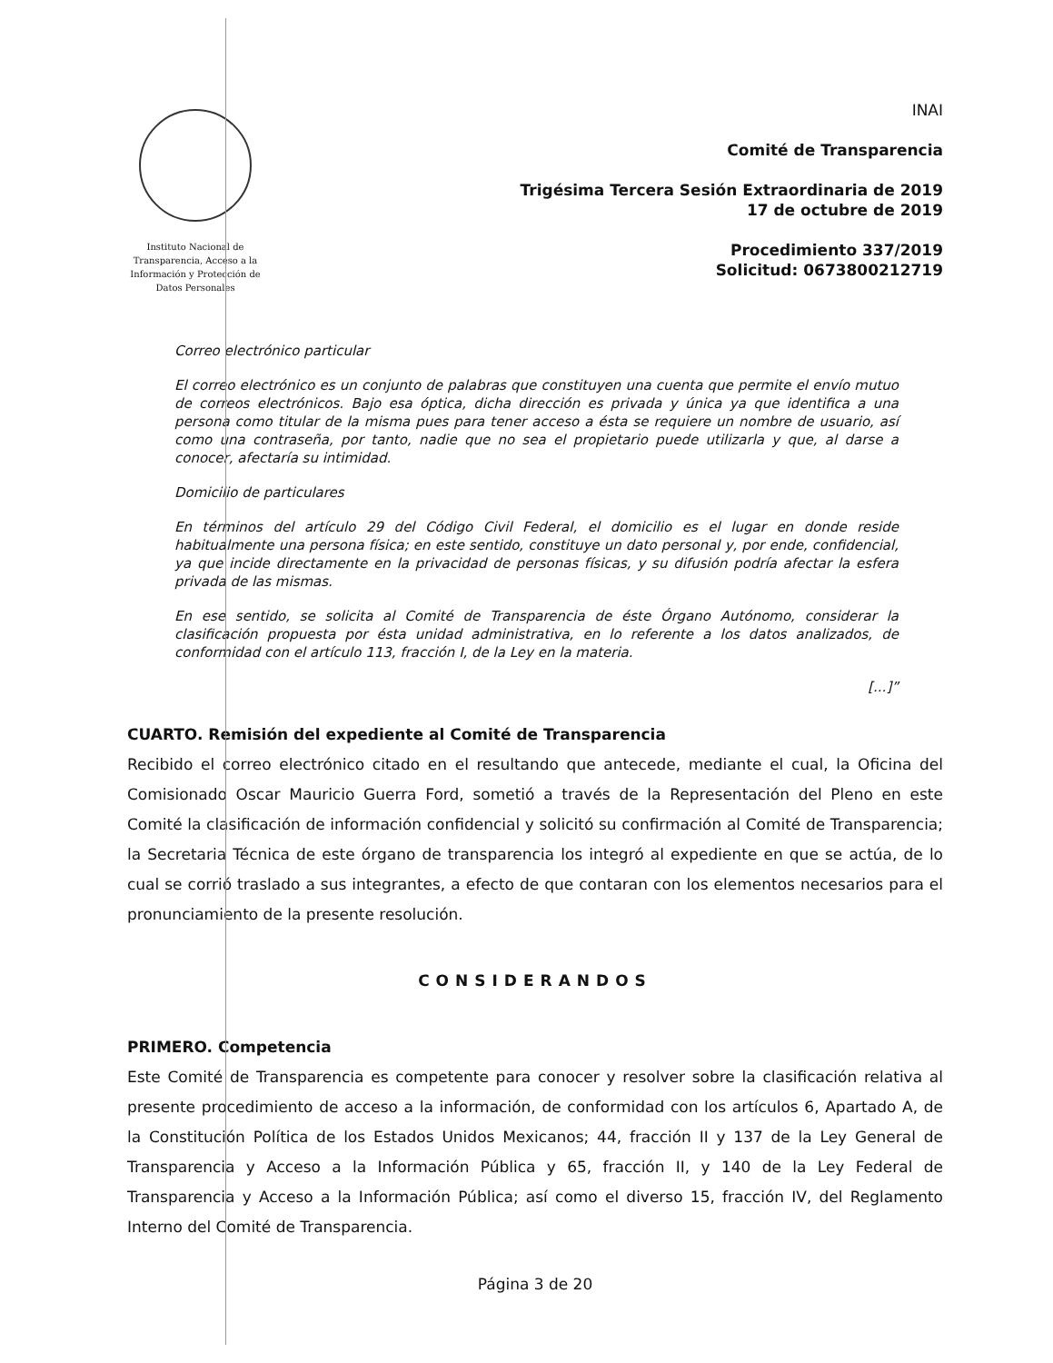Instituto Nacional de Transparencia, Acceso a la Información y Protección de Datos Personales
INAI
Comité de Transparencia
Trigésima Tercera Sesión Extraordinaria de 2019
17 de octubre de 2019
Procedimiento 337/2019
Solicitud: 0673800212719
Correo electrónico particular
El correo electrónico es un conjunto de palabras que constituyen una cuenta que permite el envío mutuo de correos electrónicos. Bajo esa óptica, dicha dirección es privada y única ya que identifica a una persona como titular de la misma pues para tener acceso a ésta se requiere un nombre de usuario, así como una contraseña, por tanto, nadie que no sea el propietario puede utilizarla y que, al darse a conocer, afectaría su intimidad.
Domicilio de particulares
En términos del artículo 29 del Código Civil Federal, el domicilio es el lugar en donde reside habitualmente una persona física; en este sentido, constituye un dato personal y, por ende, confidencial, ya que incide directamente en la privacidad de personas físicas, y su difusión podría afectar la esfera privada de las mismas.
En ese sentido, se solicita al Comité de Transparencia de éste Órgano Autónomo, considerar la clasificación propuesta por ésta unidad administrativa, en lo referente a los datos analizados, de conformidad con el artículo 113, fracción I, de la Ley en la materia.
[...]”
CUARTO. Remisión del expediente al Comité de Transparencia
Recibido el correo electrónico citado en el resultando que antecede, mediante el cual, la Oficina del Comisionado Oscar Mauricio Guerra Ford, sometió a través de la Representación del Pleno en este Comité la clasificación de información confidencial y solicitó su confirmación al Comité de Transparencia; la Secretaria Técnica de este órgano de transparencia los integró al expediente en que se actúa, de lo cual se corrió traslado a sus integrantes, a efecto de que contaran con los elementos necesarios para el pronunciamiento de la presente resolución.
CONSIDERANDOS
PRIMERO. Competencia
Este Comité de Transparencia es competente para conocer y resolver sobre la clasificación relativa al presente procedimiento de acceso a la información, de conformidad con los artículos 6, Apartado A, de la Constitución Política de los Estados Unidos Mexicanos; 44, fracción II y 137 de la Ley General de Transparencia y Acceso a la Información Pública y 65, fracción II, y 140 de la Ley Federal de Transparencia y Acceso a la Información Pública; así como el diverso 15, fracción IV, del Reglamento Interno del Comité de Transparencia.
Página 3 de 20